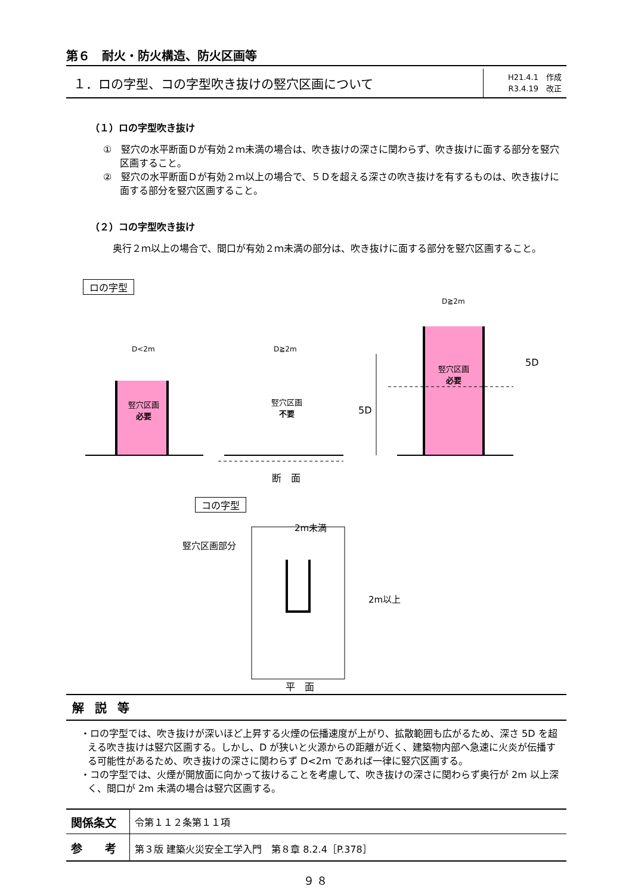第６　耐火・防火構造、防火区画等
１．ロの字型、コの字型吹き抜けの竪穴区画について
H21.4.1　作成
R3.4.19　改正
（１）ロの字型吹き抜け
①　竪穴の水平断面Ｄが有効２ｍ未満の場合は、吹き抜けの深さに関わらず、吹き抜けに面する部分を竪穴区画すること。
②　竪穴の水平断面Ｄが有効２ｍ以上の場合で、５Ｄを超える深さの吹き抜けを有するものは、吹き抜けに面する部分を竪穴区画すること。
（２）コの字型吹き抜け
　奥行２ｍ以上の場合で、間口が有効２ｍ未満の部分は、吹き抜けに面する部分を竪穴区画すること。
ロの字型
竪穴区画
必要
竪穴区画
不要
竪穴区画
必要
D<2m D≧2m
D≧2m
5D
5D
断　面
コの字型
竪穴区画部分
2m未満
2m以上
平　面
解説等
・ロの字型では、吹き抜けが深いほど上昇する火煙の伝播速度が上がり、拡散範囲も広がるため、深さ 5D を超える吹き抜けは竪穴区画する。しかし、D が狭いと火源からの距離が近く、建築物内部へ急速に火炎が伝播する可能性があるため、吹き抜けの深さに関わらず D<2m であれば一律に竪穴区画する。
・コの字型では、火煙が開放面に向かって抜けることを考慮して、吹き抜けの深さに関わらず奥行が 2m 以上深く、間口が 2m 未満の場合は竪穴区画する。
| 関係条文 | 令第１１２条第１１項 |
| 参 考 | 第３版 建築火災安全工学入門 第８章 8.2.4［P.378］ |
９８